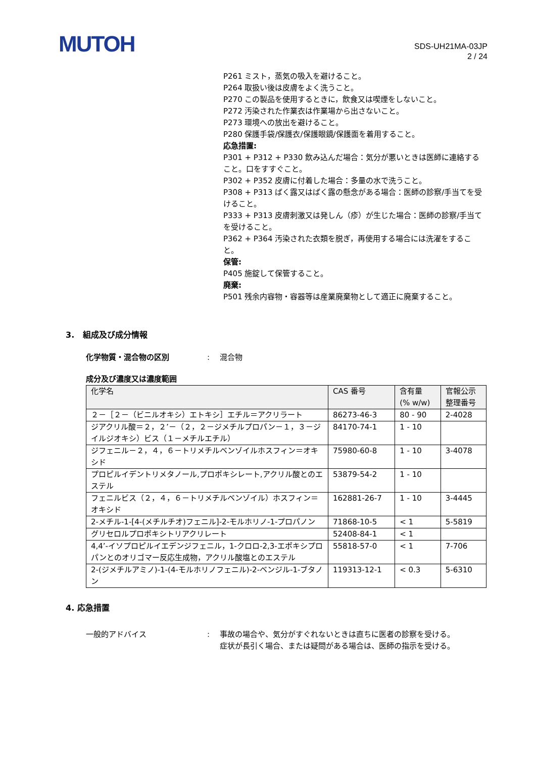MUTOH
SDS-UH21MA-03JP
2 / 24
P261 ミスト，蒸気の吸入を避けること。
P264 取扱い後は皮膚をよく洗うこと。
P270 この製品を使用するときに，飲食又は喫煙をしないこと。
P272 汚染された作業衣は作業場から出さないこと。
P273 環境への放出を避けること。
P280 保護手袋/保護衣/保護眼鏡/保護面を着用すること。
応急措置:
P301 + P312 + P330 飲み込んだ場合：気分が悪いときは医師に連絡すること。口をすすぐこと。
P302 + P352 皮膚に付着した場合：多量の水で洗うこと。
P308 + P313 ばく露又はばく露の懸念がある場合：医師の診察/手当てを受けること。
P333 + P313 皮膚刺激又は発しん（疹）が生じた場合：医師の診察/手当てを受けること。
P362 + P364 汚染された衣類を脱ぎ，再使用する場合には洗濯をすること。
保管:
P405 施錠して保管すること。
廃棄:
P501 残余内容物・容器等は産業廃棄物として適正に廃棄すること。
3. 組成及び成分情報
化学物質・混合物の区別 : 混合物
成分及び濃度又は濃度範囲
| 化学名 | CAS 番号 | 含有量 (% w/w) | 官報公示 整理番号 |
| --- | --- | --- | --- |
| ２－［２－（ビニルオキシ）エトキシ］エチル＝アクリラート | 86273-46-3 | 80 - 90 | 2-4028 |
| ジアクリル酸＝２，２’－（２，２－ジメチルプロパン－１，３－ジイルジオキシ）ビス（１－メチルエチル） | 84170-74-1 | 1 - 10 | |
| ジフェニル－２，４，６－トリメチルベンゾイルホスフィン＝オキシド | 75980-60-8 | 1 - 10 | 3-4078 |
| プロピルイデントリメタノール,プロポキシレート,アクリル酸とのエステル | 53879-54-2 | 1 - 10 | |
| フェニルビス（２，４，６－トリメチルベンゾイル）ホスフィン＝オキシド | 162881-26-7 | 1 - 10 | 3-4445 |
| 2-メチル-1-[4-(メチルチオ)フェニル]-2-モルホリノ-1-プロパノン | 71868-10-5 | < 1 | 5-5819 |
| グリセロルプロポキシトリアクリレート | 52408-84-1 | < 1 | |
| 4,4’-イソプロピルイエデンジフェニル，1-クロロ-2,3-エポキシプロパンとのオリゴマー反応生成物，アクリル酸塩とのエステル | 55818-57-0 | < 1 | 7-706 |
| 2-(ジメチルアミノ)-1-(4-モルホリノフェニル)-2-ベンジル-1-ブタノン | 119313-12-1 | < 0.3 | 5-6310 |
4. 応急措置
一般的アドバイス : 事故の場合や、気分がすぐれないときは直ちに医者の診察を受ける。
症状が長引く場合、または疑問がある場合は、医師の指示を受ける。